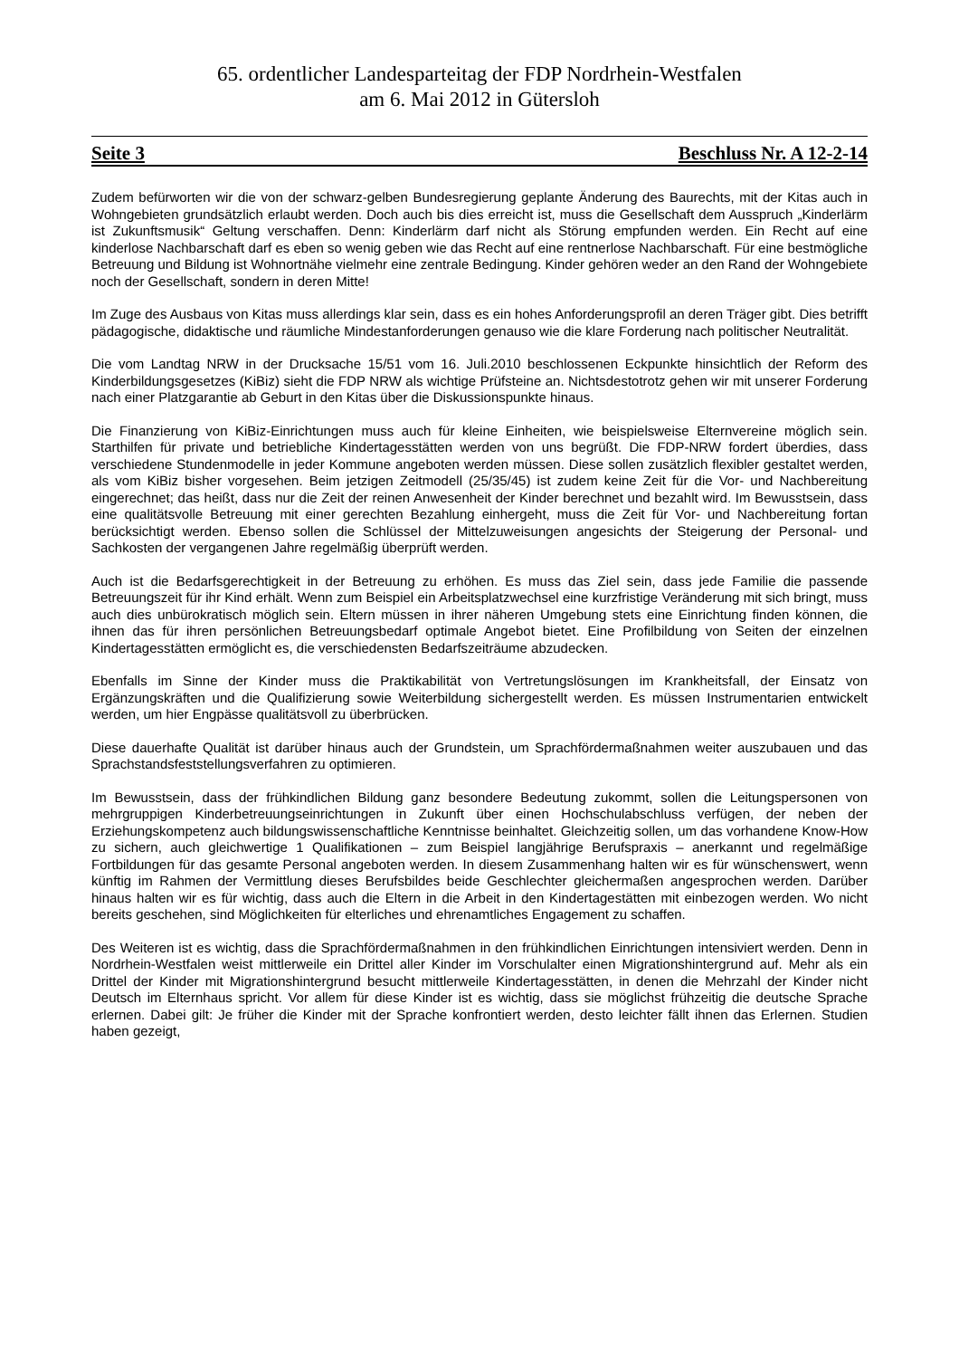65. ordentlicher Landesparteitag der FDP Nordrhein-Westfalen
am 6. Mai 2012 in Gütersloh
Seite 3 Beschluss Nr. A 12-2-14
Zudem befürworten wir die von der schwarz-gelben Bundesregierung geplante Änderung des Baurechts, mit der Kitas auch in Wohngebieten grundsätzlich erlaubt werden. Doch auch bis dies erreicht ist, muss die Gesellschaft dem Ausspruch „Kinderlärm ist Zukunftsmusik“ Geltung verschaffen. Denn: Kinderlärm darf nicht als Störung empfunden werden. Ein Recht auf eine kinderlose Nachbarschaft darf es eben so wenig geben wie das Recht auf eine rentnerlose Nachbarschaft. Für eine bestmögliche Betreuung und Bildung ist Wohnortnähe vielmehr eine zentrale Bedingung. Kinder gehören weder an den Rand der Wohngebiete noch der Gesellschaft, sondern in deren Mitte!
Im Zuge des Ausbaus von Kitas muss allerdings klar sein, dass es ein hohes Anforderungsprofil an deren Träger gibt. Dies betrifft pädagogische, didaktische und räumliche Mindestanforderungen genauso wie die klare Forderung nach politischer Neutralität.
Die vom Landtag NRW in der Drucksache 15/51 vom 16. Juli.2010 beschlossenen Eckpunkte hinsichtlich der Reform des Kinderbildungsgesetzes (KiBiz) sieht die FDP NRW als wichtige Prüfsteine an. Nichtsdestotrotz gehen wir mit unserer Forderung nach einer Platzgarantie ab Geburt in den Kitas über die Diskussionspunkte hinaus.
Die Finanzierung von KiBiz-Einrichtungen muss auch für kleine Einheiten, wie beispielsweise Elternvereine möglich sein. Starthilfen für private und betriebliche Kindertagesstätten werden von uns begrüßt. Die FDP-NRW fordert überdies, dass verschiedene Stundenmodelle in jeder Kommune angeboten werden müssen. Diese sollen zusätzlich flexibler gestaltet werden, als vom KiBiz bisher vorgesehen. Beim jetzigen Zeitmodell (25/35/45) ist zudem keine Zeit für die Vor- und Nachbereitung eingerechnet; das heißt, dass nur die Zeit der reinen Anwesenheit der Kinder berechnet und bezahlt wird. Im Bewusstsein, dass eine qualitätsvolle Betreuung mit einer gerechten Bezahlung einhergeht, muss die Zeit für Vor- und Nachbereitung fortan berücksichtigt werden. Ebenso sollen die Schlüssel der Mittelzuweisungen angesichts der Steigerung der Personal- und Sachkosten der vergangenen Jahre regelmäßig überprüft werden.
Auch ist die Bedarfsgerechtigkeit in der Betreuung zu erhöhen. Es muss das Ziel sein, dass jede Familie die passende Betreuungszeit für ihr Kind erhält. Wenn zum Beispiel ein Arbeitsplatzwechsel eine kurzfristige Veränderung mit sich bringt, muss auch dies unbürokratisch möglich sein. Eltern müssen in ihrer näheren Umgebung stets eine Einrichtung finden können, die ihnen das für ihren persönlichen Betreuungsbedarf optimale Angebot bietet. Eine Profilbildung von Seiten der einzelnen Kindertagesstätten ermöglicht es, die verschiedensten Bedarfszeiträume abzudecken.
Ebenfalls im Sinne der Kinder muss die Praktikabilität von Vertretungslösungen im Krankheitsfall, der Einsatz von Ergänzungskräften und die Qualifizierung sowie Weiterbildung sichergestellt werden. Es müssen Instrumentarien entwickelt werden, um hier Engpässe qualitätsvoll zu überbrücken.
Diese dauerhafte Qualität ist darüber hinaus auch der Grundstein, um Sprachfördermaßnahmen weiter auszubauen und das Sprachstandsfeststellungsverfahren zu optimieren.
Im Bewusstsein, dass der frühkindlichen Bildung ganz besondere Bedeutung zukommt, sollen die Leitungspersonen von mehrgruppigen Kinderbetreuungseinrichtungen in Zukunft über einen Hochschulabschluss verfügen, der neben der Erziehungskompetenz auch bildungswissenschaftliche Kenntnisse beinhaltet. Gleichzeitig sollen, um das vorhandene Know-How zu sichern, auch gleichwertige 1 Qualifikationen – zum Beispiel langjährige Berufspraxis – anerkannt und regelmäßige Fortbildungen für das gesamte Personal angeboten werden. In diesem Zusammenhang halten wir es für wünschenswert, wenn künftig im Rahmen der Vermittlung dieses Berufsbildes beide Geschlechter gleichermaßen angesprochen werden. Darüber hinaus halten wir es für wichtig, dass auch die Eltern in die Arbeit in den Kindertagestätten mit einbezogen werden. Wo nicht bereits geschehen, sind Möglichkeiten für elterliches und ehrenamtliches Engagement zu schaffen.
Des Weiteren ist es wichtig, dass die Sprachfördermaßnahmen in den frühkindlichen Einrichtungen intensiviert werden. Denn in Nordrhein-Westfalen weist mittlerweile ein Drittel aller Kinder im Vorschulalter einen Migrationshintergrund auf. Mehr als ein Drittel der Kinder mit Migrationshintergrund besucht mittlerweile Kindertagesstätten, in denen die Mehrzahl der Kinder nicht Deutsch im Elternhaus spricht. Vor allem für diese Kinder ist es wichtig, dass sie möglichst frühzeitig die deutsche Sprache erlernen. Dabei gilt: Je früher die Kinder mit der Sprache konfrontiert werden, desto leichter fällt ihnen das Erlernen. Studien haben gezeigt,